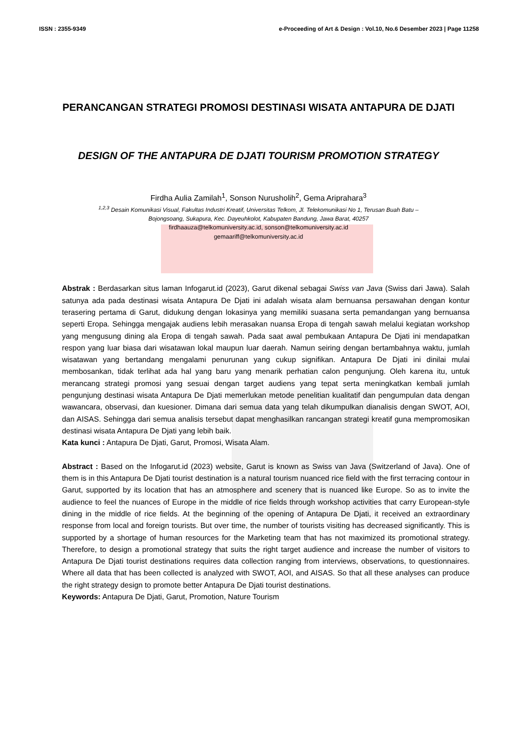ISSN : 2355-9349 e-Proceeding of Art & Design : Vol.10, No.6 Desember 2023 | Page 11258
PERANCANGAN STRATEGI PROMOSI DESTINASI WISATA ANTAPURA DE DJATI
DESIGN OF THE ANTAPURA DE DJATI TOURISM PROMOTION STRATEGY
Firdha Aulia Zamilah<sup>1</sup>, Sonson Nurusholih<sup>2</sup>, Gema Ariprahara<sup>3</sup>
<sup>1,2,3</sup> Desain Komunikasi Visual, Fakultas Industri Kreatif, Universitas Telkom, Jl. Telekomunikasi No 1, Terusan Buah Batu – Bojongsoang, Sukapura, Kec. Dayeuhkolot, Kabupaten Bandung, Jawa Barat, 40257
firdhaauza@telkomuniversity.ac.id, sonson@telkomuniversity.ac.id
gemaariff@telkomuniversity.ac.id
Abstrak : Berdasarkan situs laman Infogarut.id (2023), Garut dikenal sebagai Swiss van Java (Swiss dari Jawa). Salah satunya ada pada destinasi wisata Antapura De Djati ini adalah wisata alam bernuansa persawahan dengan kontur terasering pertama di Garut, didukung dengan lokasinya yang memiliki suasana serta pemandangan yang bernuansa seperti Eropa. Sehingga mengajak audiens lebih merasakan nuansa Eropa di tengah sawah melalui kegiatan workshop yang mengusung dining ala Eropa di tengah sawah. Pada saat awal pembukaan Antapura De Djati ini mendapatkan respon yang luar biasa dari wisatawan lokal maupun luar daerah. Namun seiring dengan bertambahnya waktu, jumlah wisatawan yang bertandang mengalami penurunan yang cukup signifikan. Antapura De Djati ini dinilai mulai membosankan, tidak terlihat ada hal yang baru yang menarik perhatian calon pengunjung. Oleh karena itu, untuk merancang strategi promosi yang sesuai dengan target audiens yang tepat serta meningkatkan kembali jumlah pengunjung destinasi wisata Antapura De Djati memerlukan metode penelitian kualitatif dan pengumpulan data dengan wawancara, observasi, dan kuesioner. Dimana dari semua data yang telah dikumpulkan dianalisis dengan SWOT, AOI, dan AISAS. Sehingga dari semua analisis tersebut dapat menghasilkan rancangan strategi kreatif guna mempromosikan destinasi wisata Antapura De Djati yang lebih baik.
Kata kunci : Antapura De Djati, Garut, Promosi, Wisata Alam.
Abstract : Based on the Infogarut.id (2023) website, Garut is known as Swiss van Java (Switzerland of Java). One of them is in this Antapura De Djati tourist destination is a natural tourism nuanced rice field with the first terracing contour in Garut, supported by its location that has an atmosphere and scenery that is nuanced like Europe. So as to invite the audience to feel the nuances of Europe in the middle of rice fields through workshop activities that carry European-style dining in the middle of rice fields. At the beginning of the opening of Antapura De Djati, it received an extraordinary response from local and foreign tourists. But over time, the number of tourists visiting has decreased significantly. This is supported by a shortage of human resources for the Marketing team that has not maximized its promotional strategy. Therefore, to design a promotional strategy that suits the right target audience and increase the number of visitors to Antapura De Djati tourist destinations requires data collection ranging from interviews, observations, to questionnaires. Where all data that has been collected is analyzed with SWOT, AOI, and AISAS. So that all these analyses can produce the right strategy design to promote better Antapura De Djati tourist destinations.
Keywords: Antapura De Djati, Garut, Promotion, Nature Tourism